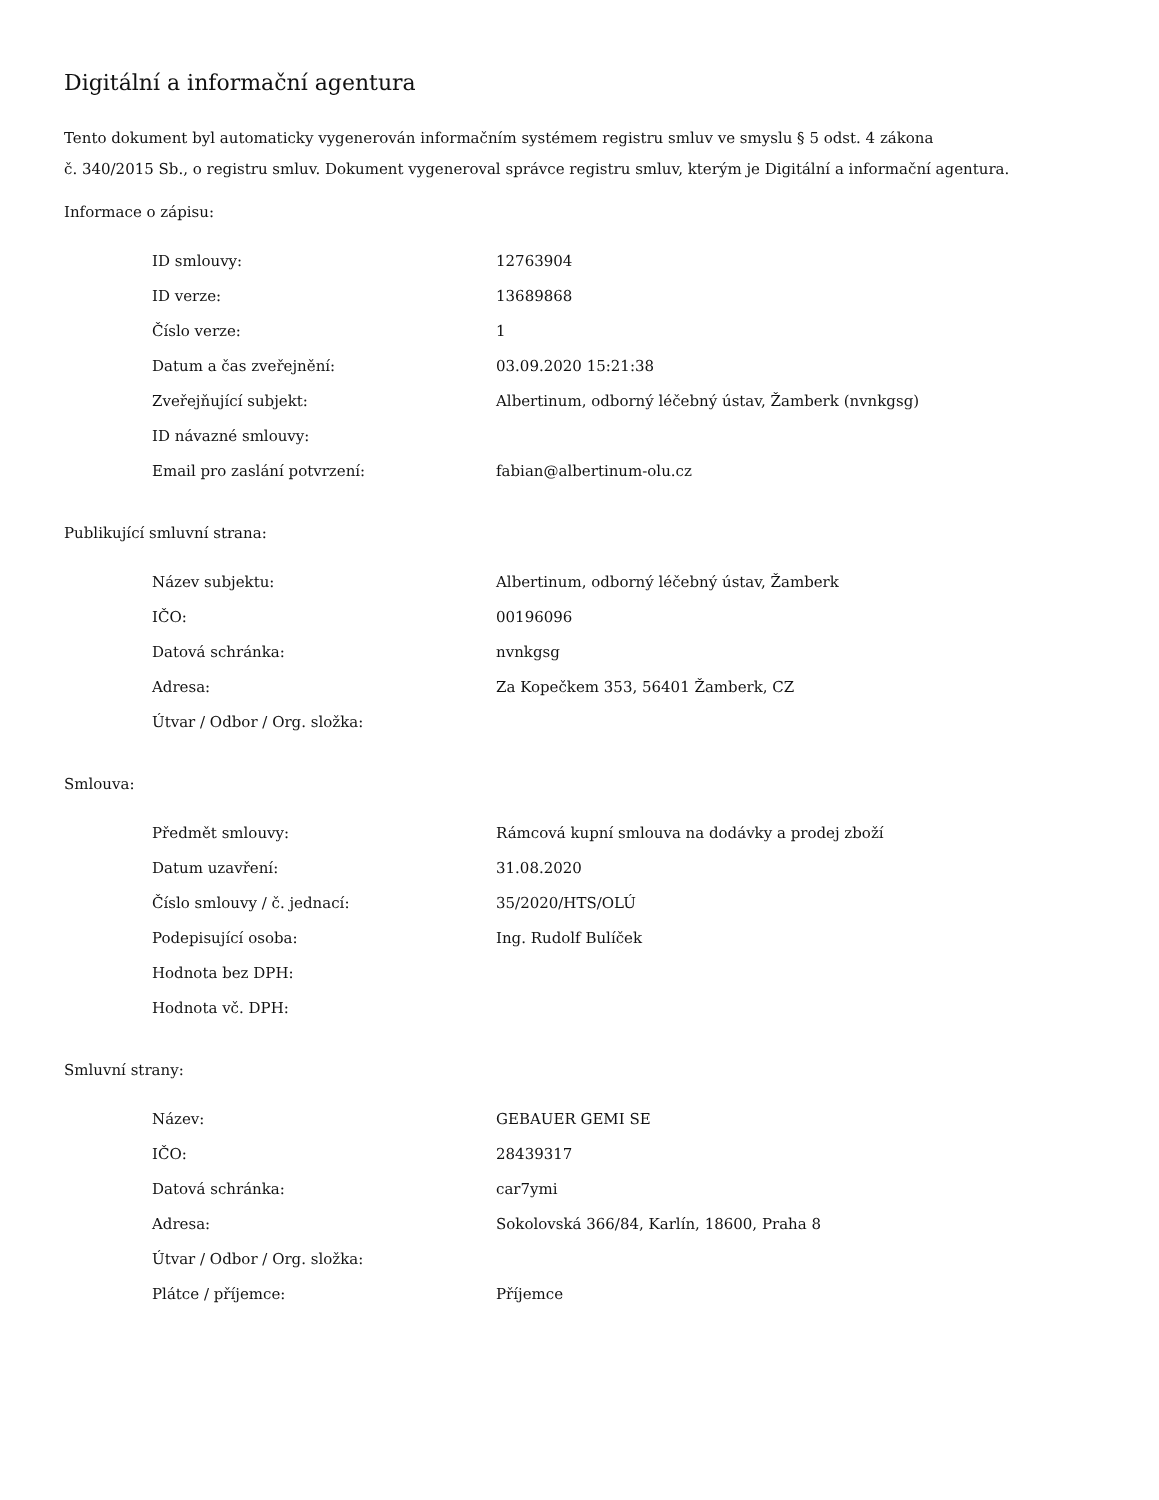Digitální a informační agentura
Tento dokument byl automaticky vygenerován informačním systémem registru smluv ve smyslu § 5 odst. 4 zákona
č. 340/2015 Sb., o registru smluv. Dokument vygeneroval správce registru smluv, kterým je Digitální a informační agentura.
Informace o zápisu:
| ID smlouvy: | 12763904 |
| ID verze: | 13689868 |
| Číslo verze: | 1 |
| Datum a čas zveřejnění: | 03.09.2020 15:21:38 |
| Zveřejňující subjekt: | Albertinum, odborný léčebný ústav, Žamberk (nvnkgsg) |
| ID návazné smlouvy: | |
| Email pro zaslání potvrzení: | fabian@albertinum-olu.cz |
Publikující smluvní strana:
| Název subjektu: | Albertinum, odborný léčebný ústav, Žamberk |
| IČO: | 00196096 |
| Datová schránka: | nvnkgsg |
| Adresa: | Za Kopečkem 353, 56401 Žamberk, CZ |
| Útvar / Odbor / Org. složka: | |
Smlouva:
| Předmět smlouvy: | Rámcová kupní smlouva na dodávky a prodej zboží |
| Datum uzavření: | 31.08.2020 |
| Číslo smlouvy / č. jednací: | 35/2020/HTS/OLÚ |
| Podepisující osoba: | Ing. Rudolf Bulíček |
| Hodnota bez DPH: | |
| Hodnota vč. DPH: | |
Smluvní strany:
| Název: | GEBAUER GEMI SE |
| IČO: | 28439317 |
| Datová schránka: | car7ymi |
| Adresa: | Sokolovská 366/84, Karlín, 18600, Praha 8 |
| Útvar / Odbor / Org. složka: | |
| Plátce / příjemce: | Příjemce |